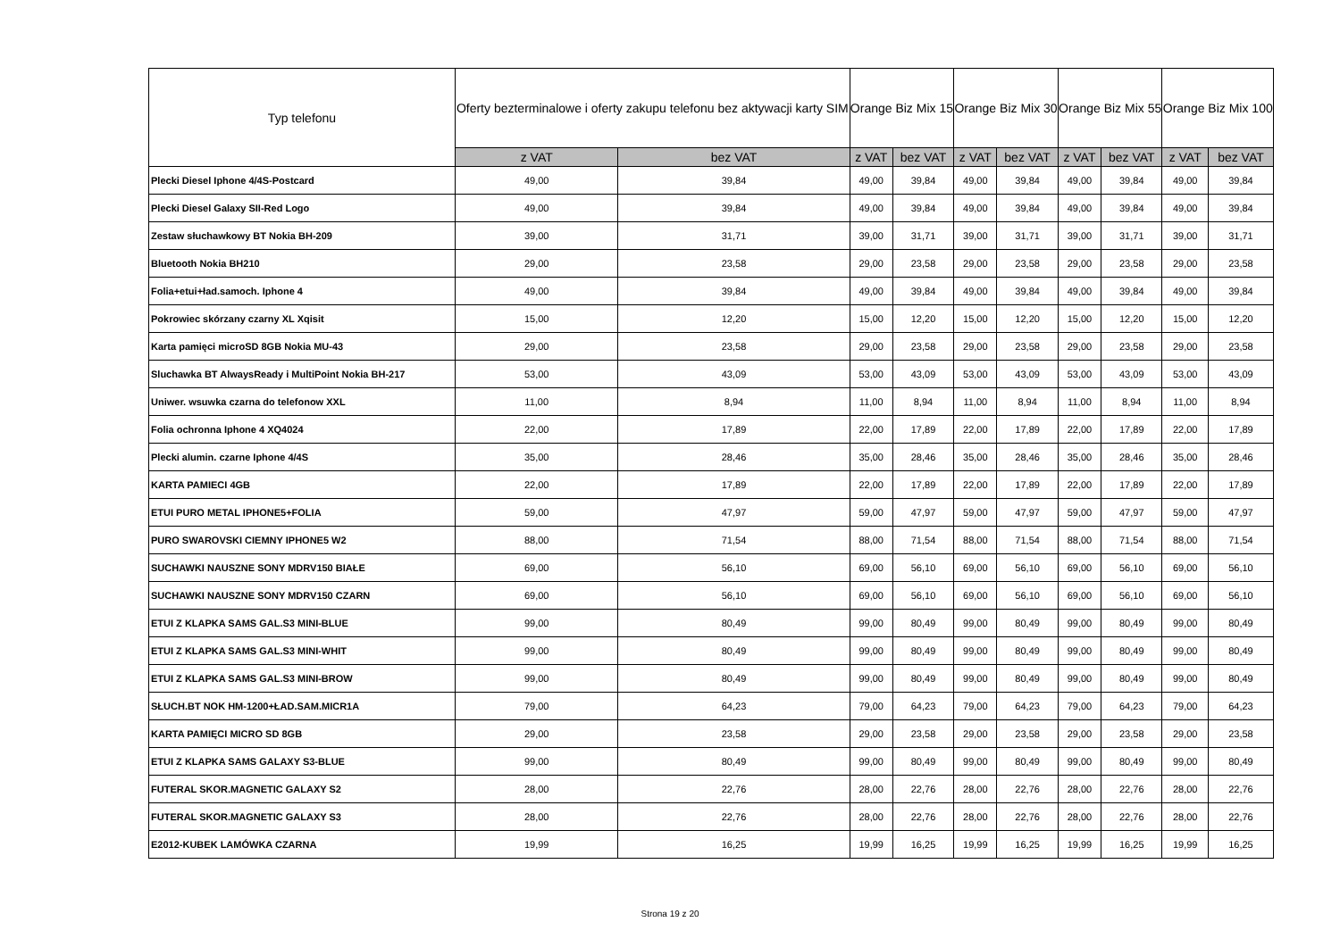| Typ telefonu | Oferty bezterminalowe i oferty zakupu telefonu bez aktywacji karty SIM | | Orange Biz Mix 15 | | Orange Biz Mix 30 | | Orange Biz Mix 55 | | Orange Biz Mix 100 | |
| --- | --- | --- | --- | --- | --- | --- | --- | --- | --- | --- |
| | z VAT | bez VAT | z VAT | bez VAT | z VAT | bez VAT | z VAT | bez VAT | z VAT | bez VAT |
| Plecki Diesel Iphone 4/4S-Postcard | 49,00 | 39,84 | 49,00 | 39,84 | 49,00 | 39,84 | 49,00 | 39,84 | 49,00 | 39,84 |
| Plecki Diesel Galaxy SII-Red Logo | 49,00 | 39,84 | 49,00 | 39,84 | 49,00 | 39,84 | 49,00 | 39,84 | 49,00 | 39,84 |
| Zestaw słuchawkowy BT Nokia BH-209 | 39,00 | 31,71 | 39,00 | 31,71 | 39,00 | 31,71 | 39,00 | 31,71 | 39,00 | 31,71 |
| Bluetooth Nokia BH210 | 29,00 | 23,58 | 29,00 | 23,58 | 29,00 | 23,58 | 29,00 | 23,58 | 29,00 | 23,58 |
| Folia+etui+ład.samoch. Iphone 4 | 49,00 | 39,84 | 49,00 | 39,84 | 49,00 | 39,84 | 49,00 | 39,84 | 49,00 | 39,84 |
| Pokrowiec skórzany czarny XL Xqisit | 15,00 | 12,20 | 15,00 | 12,20 | 15,00 | 12,20 | 15,00 | 12,20 | 15,00 | 12,20 |
| Karta pamięci microSD 8GB Nokia MU-43 | 29,00 | 23,58 | 29,00 | 23,58 | 29,00 | 23,58 | 29,00 | 23,58 | 29,00 | 23,58 |
| Sluchawka BT AlwaysReady i MultiPoint Nokia BH-217 | 53,00 | 43,09 | 53,00 | 43,09 | 53,00 | 43,09 | 53,00 | 43,09 | 53,00 | 43,09 |
| Uniwer. wsuwka czarna do telefonow XXL | 11,00 | 8,94 | 11,00 | 8,94 | 11,00 | 8,94 | 11,00 | 8,94 | 11,00 | 8,94 |
| Folia ochronna Iphone 4 XQ4024 | 22,00 | 17,89 | 22,00 | 17,89 | 22,00 | 17,89 | 22,00 | 17,89 | 22,00 | 17,89 |
| Plecki alumin. czarne Iphone 4/4S | 35,00 | 28,46 | 35,00 | 28,46 | 35,00 | 28,46 | 35,00 | 28,46 | 35,00 | 28,46 |
| KARTA PAMIECI 4GB | 22,00 | 17,89 | 22,00 | 17,89 | 22,00 | 17,89 | 22,00 | 17,89 | 22,00 | 17,89 |
| ETUI PURO METAL IPHONE5+FOLIA | 59,00 | 47,97 | 59,00 | 47,97 | 59,00 | 47,97 | 59,00 | 47,97 | 59,00 | 47,97 |
| PURO SWAROVSKI CIEMNY IPHONE5 W2 | 88,00 | 71,54 | 88,00 | 71,54 | 88,00 | 71,54 | 88,00 | 71,54 | 88,00 | 71,54 |
| SUCHAWKI NAUSZNE SONY MDRV150 BIAŁE | 69,00 | 56,10 | 69,00 | 56,10 | 69,00 | 56,10 | 69,00 | 56,10 | 69,00 | 56,10 |
| SUCHAWKI NAUSZNE SONY MDRV150 CZARN | 69,00 | 56,10 | 69,00 | 56,10 | 69,00 | 56,10 | 69,00 | 56,10 | 69,00 | 56,10 |
| ETUI Z KLAPKA SAMS GAL.S3 MINI-BLUE | 99,00 | 80,49 | 99,00 | 80,49 | 99,00 | 80,49 | 99,00 | 80,49 | 99,00 | 80,49 |
| ETUI Z KLAPKA SAMS GAL.S3 MINI-WHIT | 99,00 | 80,49 | 99,00 | 80,49 | 99,00 | 80,49 | 99,00 | 80,49 | 99,00 | 80,49 |
| ETUI Z KLAPKA SAMS GAL.S3 MINI-BROW | 99,00 | 80,49 | 99,00 | 80,49 | 99,00 | 80,49 | 99,00 | 80,49 | 99,00 | 80,49 |
| SŁUCH.BT NOK HM-1200+ŁAD.SAM.MICR1A | 79,00 | 64,23 | 79,00 | 64,23 | 79,00 | 64,23 | 79,00 | 64,23 | 79,00 | 64,23 |
| KARTA PAMIĘCI MICRO SD 8GB | 29,00 | 23,58 | 29,00 | 23,58 | 29,00 | 23,58 | 29,00 | 23,58 | 29,00 | 23,58 |
| ETUI Z KLAPKA SAMS GALAXY S3-BLUE | 99,00 | 80,49 | 99,00 | 80,49 | 99,00 | 80,49 | 99,00 | 80,49 | 99,00 | 80,49 |
| FUTERAL SKOR.MAGNETIC GALAXY S2 | 28,00 | 22,76 | 28,00 | 22,76 | 28,00 | 22,76 | 28,00 | 22,76 | 28,00 | 22,76 |
| FUTERAL SKOR.MAGNETIC GALAXY S3 | 28,00 | 22,76 | 28,00 | 22,76 | 28,00 | 22,76 | 28,00 | 22,76 | 28,00 | 22,76 |
| E2012-KUBEK LAMÓWKA CZARNA | 19,99 | 16,25 | 19,99 | 16,25 | 19,99 | 16,25 | 19,99 | 16,25 | 19,99 | 16,25 |
Strona 19 z 20